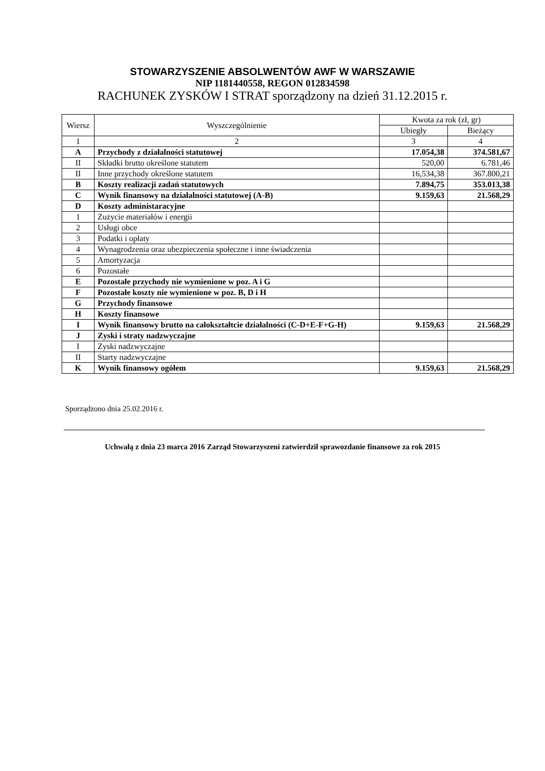STOWARZYSZENIE ABSOLWENTÓW AWF W WARSZAWIE
NIP 1181440558, REGON 012834598
RACHUNEK ZYSKÓW I STRAT sporządzony na dzień 31.12.2015 r.
| Wiersz | Wyszczególnienie | Kwota za rok (zł, gr) | |
| --- | --- | --- | --- |
| | | Ubiegły | Bieżący |
| 1 | 2 | 3 | 4 |
| A | Przychody z działalności statutowej | 17.054,38 | 374.581,67 |
| II | Składki brutto określone statutem | 520,00 | 6.781,46 |
| II | Inne przychody określone statutem | 16,534,38 | 367.800,21 |
| B | Koszty realizacji zadań statutowych | 7.894,75 | 353.013,38 |
| C | Wynik finansowy na działalności statutowej (A-B) | 9.159,63 | 21.568,29 |
| D | Koszty administaracyjne | | |
| 1 | Zużycie materiałów i energii | | |
| 2 | Usługi obce | | |
| 3 | Podatki i opłaty | | |
| 4 | Wynagrodzenia oraz ubezpieczenia społeczne i inne świadczenia | | |
| 5 | Amortyzacja | | |
| 6 | Pozostałe | | |
| E | Pozostałe przychody nie wymienione w poz. A i G | | |
| F | Pozostałe koszty nie wymienione w poz. B, D i H | | |
| G | Przychody finansowe | | |
| H | Koszty finansowe | | |
| I | Wynik finansowy brutto na całokształtcie działalności (C-D+E-F+G-H) | 9.159,63 | 21.568,29 |
| J | Zyski i straty nadzwyczajne | | |
| I | Zyski nadzwyczajne | | |
| II | Starty nadzwyczajne | | |
| K | Wynik finansowy ogółem | 9.159,63 | 21.568,29 |
Sporządzono dnia 25.02.2016 r.
Uchwałą z dnia 23 marca 2016 Zarząd Stowarzyszeni zatwierdził sprawozdanie finansowe za rok 2015